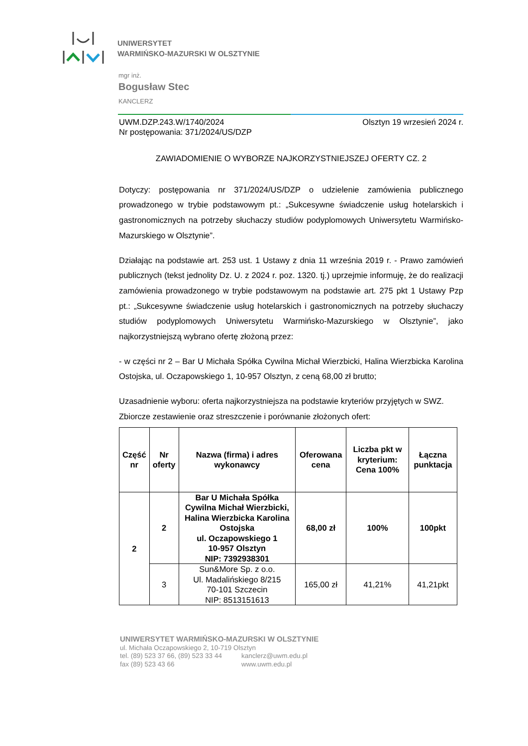UNIWERSYTET
WARMIŃSKO-MAZURSKI W OLSZTYNIE
mgr inż.
Bogusław Stec
KANCLERZ
UWM.DZP.243.W/1740/2024
Nr postępowania: 371/2024/US/DZP Olsztyn 19 wrzesień 2024 r.
ZAWIADOMIENIE O WYBORZE NAJKORZYSTNIEJSZEJ OFERTY CZ. 2
Dotyczy: postępowania nr 371/2024/US/DZP o udzielenie zamówienia publicznego prowadzonego w trybie podstawowym pt.: „Sukcesywne świadczenie usług hotelarskich i gastronomicznych na potrzeby słuchaczy studiów podyplomowych Uniwersytetu Warmińsko-Mazurskiego w Olsztynie”.
Działając na podstawie art. 253 ust. 1 Ustawy z dnia 11 września 2019 r. - Prawo zamówień publicznych (tekst jednolity Dz. U. z 2024 r. poz. 1320. tj.) uprzejmie informuję, że do realizacji zamówienia prowadzonego w trybie podstawowym na podstawie art. 275 pkt 1 Ustawy Pzp pt.: „Sukcesywne świadczenie usług hotelarskich i gastronomicznych na potrzeby słuchaczy studiów podyplomowych Uniwersytetu Warmińsko-Mazurskiego w Olsztynie”, jako najkorzystniejszą wybrano ofertę złożoną przez:
- w części nr 2 – Bar U Michała Spółka Cywilna Michał Wierzbicki, Halina Wierzbicka Karolina Ostojska, ul. Oczapowskiego 1, 10-957 Olsztyn, z ceną 68,00 zł brutto;
Uzasadnienie wyboru: oferta najkorzystniejsza na podstawie kryteriów przyjętych w SWZ.
Zbiorcze zestawienie oraz streszczenie i porównanie złożonych ofert:
| Część nr | Nr oferty | Nazwa (firma) i adres wykonawcy | Oferowana cena | Liczba pkt w kryterium: Cena 100% | Łączna punktacja |
| --- | --- | --- | --- | --- | --- |
| 2 | 2 | Bar U Michała Spółka Cywilna Michał Wierzbicki, Halina Wierzbicka Karolina Ostojska ul. Oczapowskiego 1 10-957 Olsztyn NIP: 7392938301 | 68,00 zł | 100% | 100pkt |
| | 3 | Sun&More Sp. z o.o. Ul. Madalińskiego 8/215 70-101 Szczecin NIP: 8513151613 | 165,00 zł | 41,21% | 41,21pkt |
UNIWERSYTET WARMIŃSKO-MAZURSKI W OLSZTYNIE
ul. Michała Oczapowskiego 2, 10-719 Olsztyn
tel. (89) 523 37 66, (89) 523 33 44
fax (89) 523 43 66 kanclerz@uwm.edu.pl
www.uwm.edu.pl